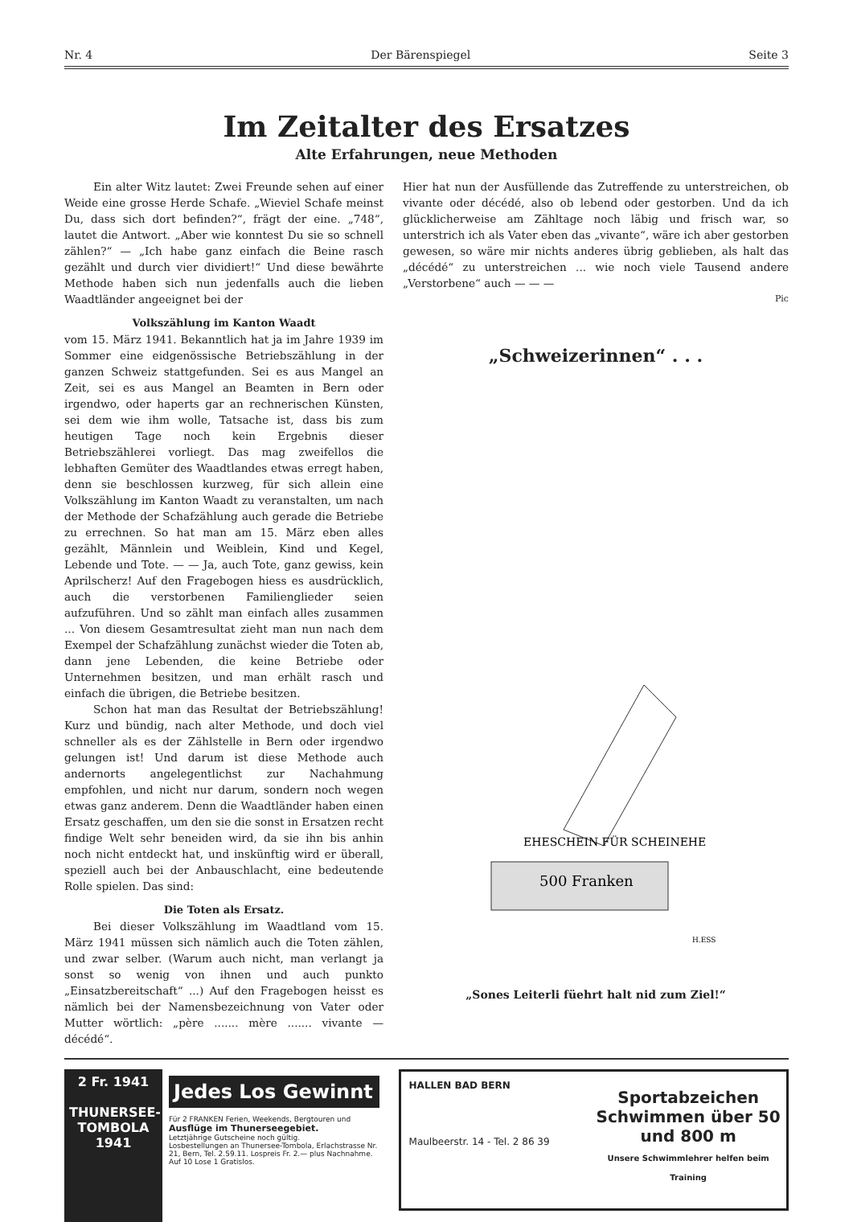Nr. 4 Der Bärenspiegel Seite 3
Im Zeitalter des Ersatzes
Alte Erfahrungen, neue Methoden
Ein alter Witz lautet: Zwei Freunde sehen auf einer Weide eine grosse Herde Schafe. „Wieviel Schafe meinst Du, dass sich dort befinden?“, frägt der eine. „748“, lautet die Antwort. „Aber wie konntest Du sie so schnell zählen?“ — „Ich habe ganz einfach die Beine rasch gezählt und durch vier dividiert!“ Und diese bewährte Methode haben sich nun jedenfalls auch die lieben Waadtländer angeeignet bei der
Volkszählung im Kanton Waadt
vom 15. März 1941. Bekanntlich hat ja im Jahre 1939 im Sommer eine eidgenössische Betriebszählung in der ganzen Schweiz stattgefunden. Sei es aus Mangel an Zeit, sei es aus Mangel an Beamten in Bern oder irgendwo, oder haperts gar an rechnerischen Künsten, sei dem wie ihm wolle, Tatsache ist, dass bis zum heutigen Tage noch kein Ergebnis dieser Betriebszählerei vorliegt. Das mag zweifellos die lebhaften Gemüter des Waadtlandes etwas erregt haben, denn sie beschlossen kurzweg, für sich allein eine Volkszählung im Kanton Waadt zu veranstalten, um nach der Methode der Schafzählung auch gerade die Betriebe zu errechnen. So hat man am 15. März eben alles gezählt, Männlein und Weiblein, Kind und Kegel, Lebende und Tote. — — Ja, auch Tote, ganz gewiss, kein Aprilscherz! Auf den Fragebogen hiess es ausdrücklich, auch die verstorbenen Familienglieder seien aufzuführen. Und so zählt man einfach alles zusammen ... Von diesem Gesamtresultat zieht man nun nach dem Exempel der Schafzählung zunächst wieder die Toten ab, dann jene Lebenden, die keine Betriebe oder Unternehmen besitzen, und man erhält rasch und einfach die übrigen, die Betriebe besitzen.
Schon hat man das Resultat der Betriebszählung! Kurz und bündig, nach alter Methode, und doch viel schneller als es der Zählstelle in Bern oder irgendwo gelungen ist! Und darum ist diese Methode auch andernorts angelegentlichst zur Nachahmung empfohlen, und nicht nur darum, sondern noch wegen etwas ganz anderem. Denn die Waadtländer haben einen Ersatz geschaffen, um den sie die sonst in Ersatzen recht findige Welt sehr beneiden wird, da sie ihn bis anhin noch nicht entdeckt hat, und inskünftig wird er überall, speziell auch bei der Anbauschlacht, eine bedeutende Rolle spielen. Das sind:
Die Toten als Ersatz.
Bei dieser Volkszählung im Waadtland vom 15. März 1941 müssen sich nämlich auch die Toten zählen, und zwar selber. (Warum auch nicht, man verlangt ja sonst so wenig von ihnen und auch punkto „Einsatzbereitschaft“ ...) Auf den Fragebogen heisst es nämlich bei der Namensbezeichnung von Vater oder Mutter wörtlich: „père ....... mère ....... vivante — décédé“.
Hier hat nun der Ausfüllende das Zutreffende zu unterstreichen, ob vivante oder décédé, also ob lebend oder gestorben. Und da ich glücklicherweise am Zähltage noch läbig und frisch war, so unterstrich ich als Vater eben das „vivante“, wäre ich aber gestorben gewesen, so wäre mir nichts anderes übrig geblieben, als halt das „décédé“ zu unterstreichen ... wie noch viele Tausend andere „Verstorbene“ auch — — —
Pic
„Schweizerinnen“ . . .
500 Franken
H.ESS
EHESCHEIN FÜR SCHEINEHE
„Sones Leiterli füehrt halt nid zum Ziel!“
2 Fr. 1941
THUNERSEE-TOMBOLA 1941
Jedes Los Gewinnt
Für 2 FRANKEN Ferien, Weekends, Bergtouren und
Ausflüge im Thunerseegebiet.
Letztjährige Gutscheine noch gültig.
Losbestellungen an Thunersee-Tombola, Erlachstrasse Nr. 21, Bern, Tel. 2.59.11. Lospreis Fr. 2.— plus Nachnahme.
Auf 10 Lose 1 Gratislos.
HALLEN BAD BERN
Maulbeerstr. 14 - Tel. 2 86 39
Sportabzeichen
Schwimmen über 50 und 800 m
Unsere Schwimmlehrer helfen beim Training